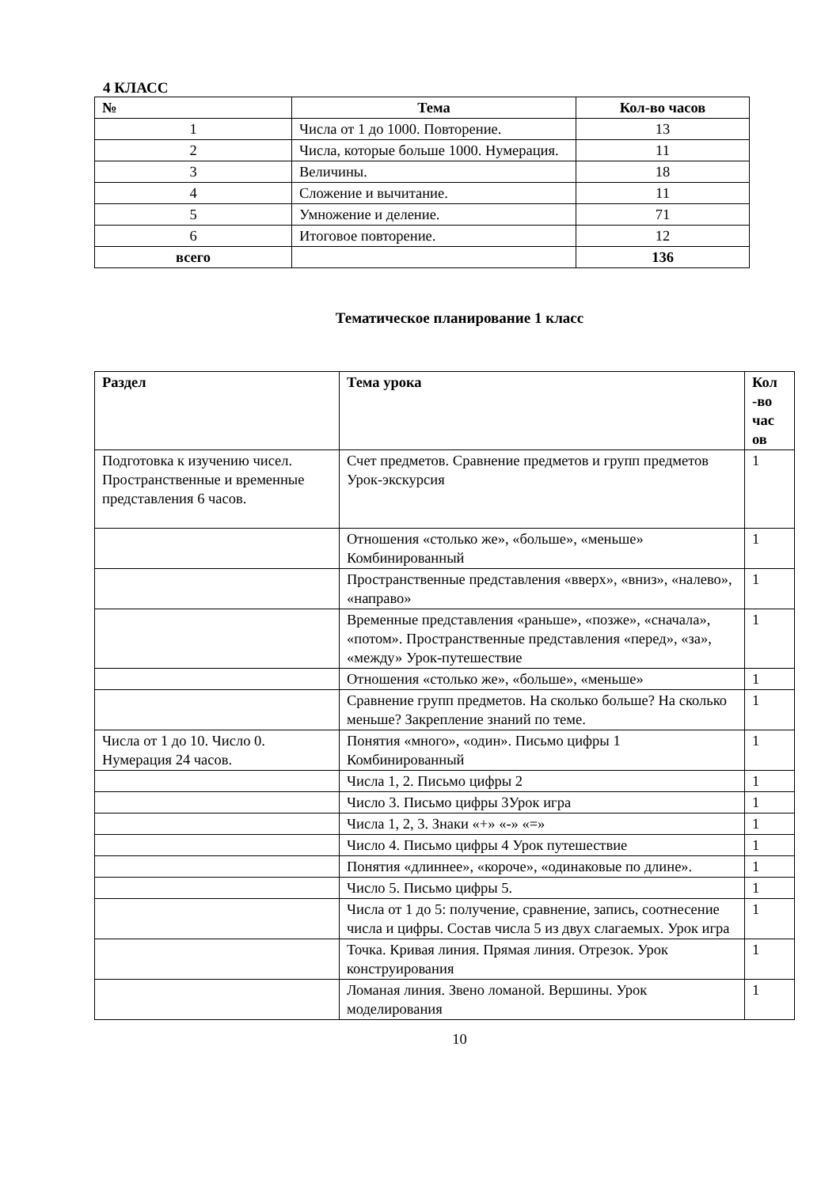4 КЛАСС
| № | Тема | Кол-во часов |
| --- | --- | --- |
| 1 | Числа от 1 до 1000. Повторение. | 13 |
| 2 | Числа, которые больше 1000. Нумерация. | 11 |
| 3 | Величины. | 18 |
| 4 | Сложение и вычитание. | 11 |
| 5 | Умножение и деление. | 71 |
| 6 | Итоговое повторение. | 12 |
| всего | | 136 |
Тематическое планирование 1 класс
| Раздел | Тема урока | Кол -во час ов |
| --- | --- | --- |
| Подготовка к изучению чисел. Пространственные и временные представления 6 часов. | Счет предметов. Сравнение предметов и групп предметов Урок-экскурсия | 1 |
| | Отношения «столько же», «больше», «меньше» Комбинированный | 1 |
| | Пространственные представления «вверх», «вниз», «налево», «направо» | 1 |
| | Временные представления «раньше», «позже», «сначала», «потом». Пространственные представления «перед», «за», «между» Урок-путешествие | 1 |
| | Отношения «столько же», «больше», «меньше» | 1 |
| | Сравнение групп предметов. На сколько больше? На сколько меньше? Закрепление знаний по теме. | 1 |
| Числа от 1 до 10. Число 0. Нумерация 24 часов. | Понятия «много», «один». Письмо цифры 1 Комбинированный | 1 |
| | Числа 1, 2. Письмо цифры 2 | 1 |
| | Число 3. Письмо цифры 3Урок игра | 1 |
| | Числа 1, 2, 3. Знаки «+» «-» «=» | 1 |
| | Число 4. Письмо цифры 4 Урок путешествие | 1 |
| | Понятия «длиннее», «короче», «одинаковые по длине». | 1 |
| | Число 5. Письмо цифры 5. | 1 |
| | Числа от 1 до 5: получение, сравнение, запись, соотнесение числа и цифры. Состав числа 5 из двух слагаемых. Урок игра | 1 |
| | Точка. Кривая линия. Прямая линия. Отрезок. Урок конструирования | 1 |
| | Ломаная линия. Звено ломаной. Вершины. Урок моделирования | 1 |
10